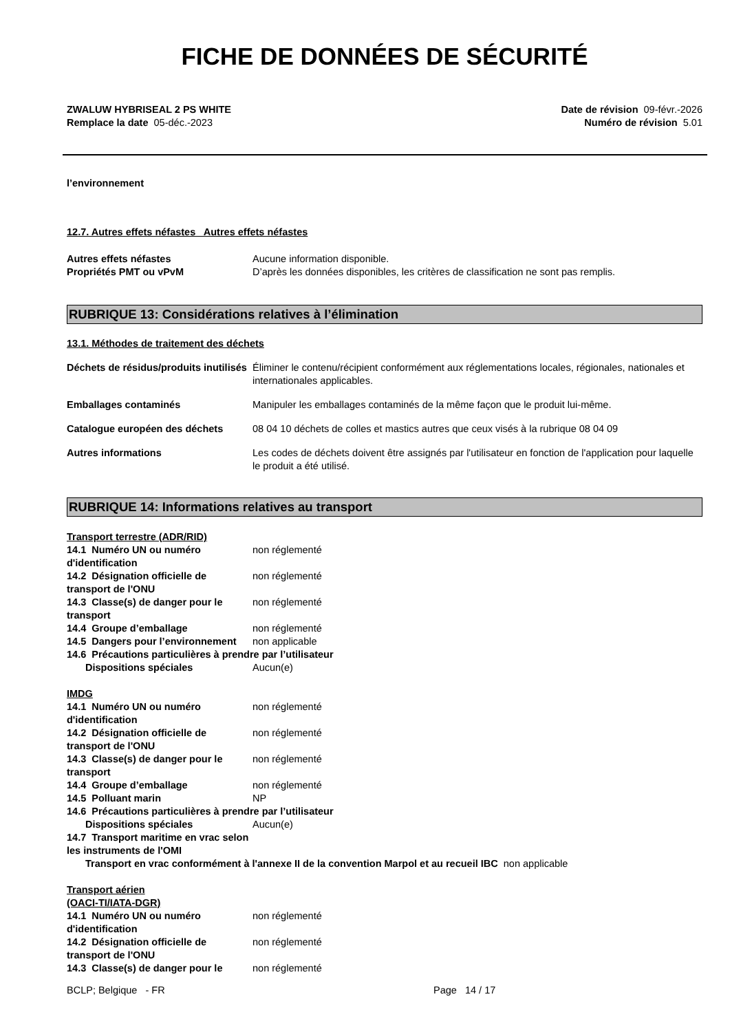FICHE DE DONNÉES DE SÉCURITÉ
ZWALUW HYBRISEAL 2 PS WHITE
Remplace la date 05-déc.-2023
Date de révision 09-févr.-2026
Numéro de révision 5.01
l’environnement
12.7. Autres effets néfastes Autres effets néfastes
Autres effets néfastes Aucune information disponible.
Propriétés PMT ou vPvM D’après les données disponibles, les critères de classification ne sont pas remplis.
RUBRIQUE 13: Considérations relatives à l’élimination
13.1. Méthodes de traitement des déchets
Déchets de résidus/produits inutilisés
Éliminer le contenu/récipient conformément aux réglementations locales, régionales, nationales et internationales applicables.
Emballages contaminés Manipuler les emballages contaminés de la même façon que le produit lui-même.
Catalogue européen des déchets 08 04 10 déchets de colles et mastics autres que ceux visés à la rubrique 08 04 09
Autres informations Les codes de déchets doivent être assignés par l'utilisateur en fonction de l'application pour laquelle le produit a été utilisé.
RUBRIQUE 14: Informations relatives au transport
Transport terrestre (ADR/RID)
14.1 Numéro UN ou numéro d'identification
non réglementé
14.2 Désignation officielle de transport de l'ONU
non réglementé
14.3 Classe(s) de danger pour le transport
non réglementé
14.4 Groupe d’emballage non réglementé
14.5 Dangers pour l’environnement
non applicable
14.6 Précautions particulières à prendre par l’utilisateur
Dispositions spéciales Aucun(e)
IMDG
14.1 Numéro UN ou numéro d'identification
non réglementé
14.2 Désignation officielle de transport de l'ONU
non réglementé
14.3 Classe(s) de danger pour le transport
non réglementé
14.4 Groupe d’emballage non réglementé
14.5 Polluant marin NP
14.6 Précautions particulières à prendre par l’utilisateur
Dispositions spéciales Aucun(e)
14.7 Transport maritime en vrac selon les instruments de l'OMI
Transport en vrac conformément à l'annexe II de la convention Marpol et au recueil IBC non applicable
Transport aérien
(OACI-TI/IATA-DGR)
14.1 Numéro UN ou numéro d'identification
non réglementé
14.2 Désignation officielle de transport de l'ONU
non réglementé
14.3 Classe(s) de danger pour le
non réglementé
BCLP; Belgique - FR Page 14 / 17